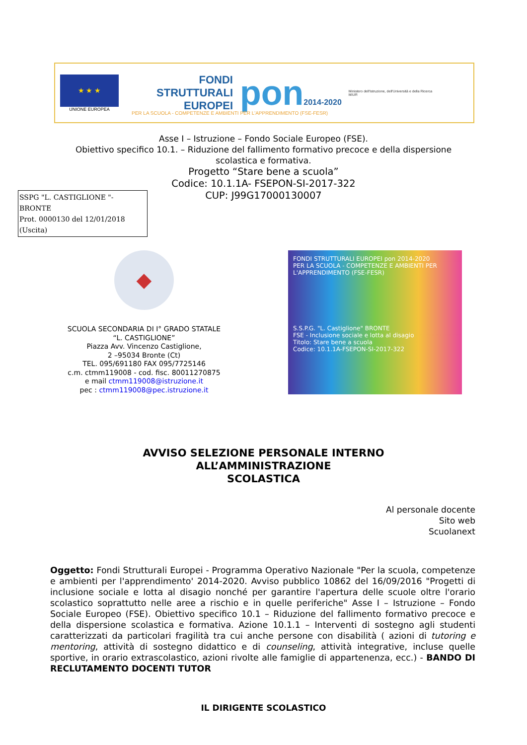★ ★ ★
UNIONE EUROPEA
FONDI
STRUTTURALI
EUROPEI
pon2014-2020
Ministero dell'Istruzione, dell'Università e della Ricerca
MIUR
PER LA SCUOLA - COMPETENZE E AMBIENTI PER L'APPRENDIMENTO (FSE-FESR)
Asse I – Istruzione – Fondo Sociale Europeo (FSE).
Obiettivo specifico 10.1. – Riduzione del fallimento formativo precoce e della dispersione
scolastica e formativa.
Progetto “Stare bene a scuola”
Codice: 10.1.1A- FSEPON-SI-2017-322
CUP: J99G17000130007
SSPG "L. CASTIGLIONE "- BRONTE
Prot. 0000130 del 12/01/2018
(Uscita)
◆
SCUOLA SECONDARIA DI I° GRADO STATALE
“L. CASTIGLIONE”
Piazza Avv. Vincenzo Castiglione,
2 –95034 Bronte (Ct)
TEL. 095/691180 FAX 095/7725146
c.m. ctmm119008 - cod. fisc. 80011270875
e mail ctmm119008@istruzione.it
pec : ctmm119008@pec.istruzione.it
FONDI STRUTTURALI EUROPEI pon 2014-2020
PER LA SCUOLA - COMPETENZE E AMBIENTI PER L'APPRENDIMENTO (FSE-FESR)
S.S.P.G. "L. Castiglione" BRONTE
FSE - Inclusione sociale e lotta al disagio
Titolo: Stare bene a scuola
Codice: 10.1.1A-FSEPON-SI-2017-322
AVVISO SELEZIONE PERSONALE INTERNO
ALL’AMMINISTRAZIONE
SCOLASTICA
Al personale docente
Sito web
Scuolanext
Oggetto: Fondi Strutturali Europei - Programma Operativo Nazionale "Per la scuola, competenze e ambienti per l'apprendimento' 2014-2020. Avviso pubblico 10862 del 16/09/2016 "Progetti di inclusione sociale e lotta al disagio nonché per garantire l'apertura delle scuole oltre l'orario scolastico soprattutto nelle aree a rischio e in quelle periferiche" Asse I – Istruzione – Fondo Sociale Europeo (FSE). Obiettivo specifico 10.1 – Riduzione del fallimento formativo precoce e della dispersione scolastica e formativa. Azione 10.1.1 – Interventi di sostegno agli studenti caratterizzati da particolari fragilità tra cui anche persone con disabilità ( azioni di tutoring e mentoring, attività di sostegno didattico e di counseling, attività integrative, incluse quelle sportive, in orario extrascolastico, azioni rivolte alle famiglie di appartenenza, ecc.) - BANDO DI RECLUTAMENTO DOCENTI TUTOR
IL DIRIGENTE SCOLASTICO